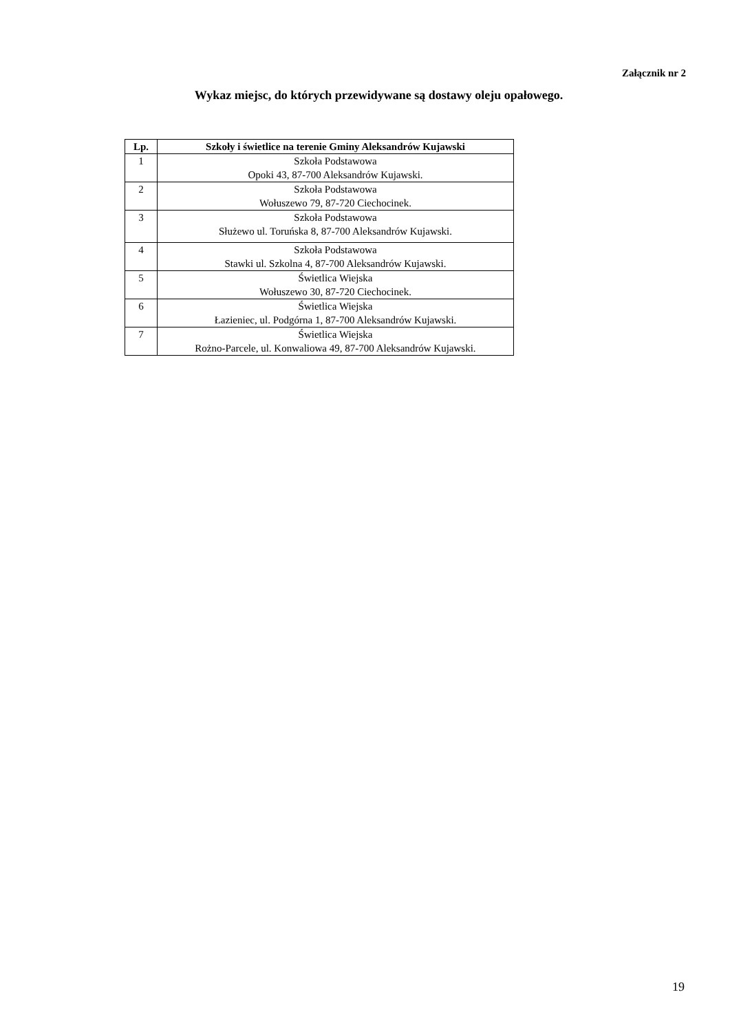Załącznik nr 2
Wykaz miejsc, do których przewidywane są dostawy oleju opałowego.
| Lp. | Szkoły i świetlice na terenie Gminy Aleksandrów Kujawski |
| --- | --- |
| 1 | Szkoła Podstawowa Opoki 43, 87-700 Aleksandrów Kujawski. |
| 2 | Szkoła Podstawowa Wołuszewo 79, 87-720 Ciechocinek. |
| 3 | Szkoła Podstawowa Służewo ul. Toruńska 8, 87-700 Aleksandrów Kujawski. |
| 4 | Szkoła Podstawowa Stawki ul. Szkolna 4, 87-700 Aleksandrów Kujawski. |
| 5 | Świetlica Wiejska Wołuszewo 30, 87-720 Ciechocinek. |
| 6 | Świetlica Wiejska Łazieniec, ul. Podgórna 1, 87-700 Aleksandrów Kujawski. |
| 7 | Świetlica Wiejska Rożno-Parcele, ul. Konwaliowa 49, 87-700 Aleksandrów Kujawski. |
19